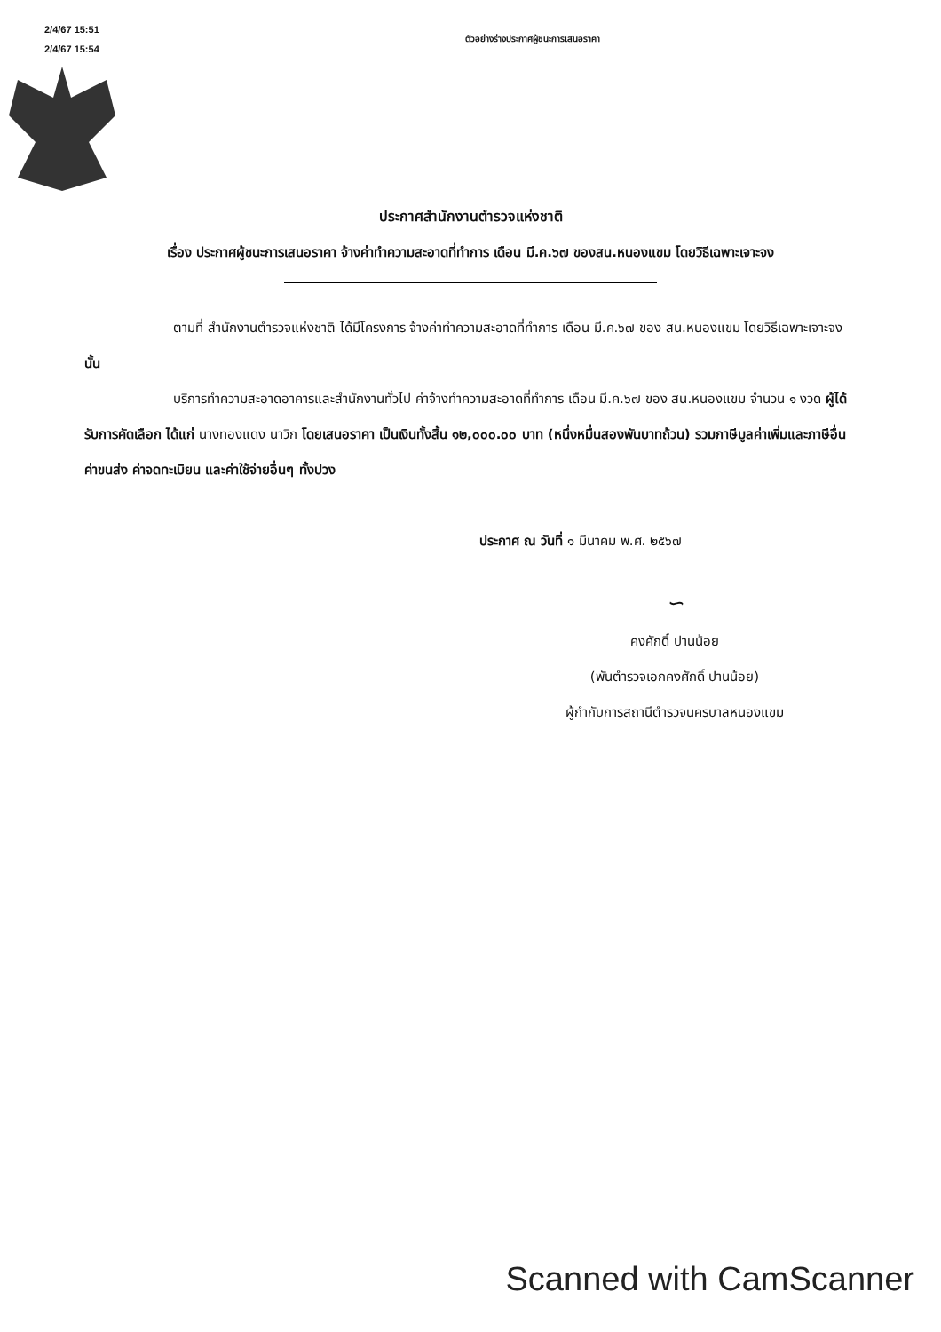2/4/67 15:51
2/4/67 15:54
ตัวอย่างร่างประกาศผู้ชนะการเสนอราคา
ประกาศสำนักงานตำรวจแห่งชาติ
เรื่อง ประกาศผู้ชนะการเสนอราคา จ้างค่าทำความสะอาดที่ทำการ เดือน มี.ค.๖๗ ของสน.หนองแขม โดยวิธีเฉพาะเจาะจง
ตามที่ สำนักงานตำรวจแห่งชาติ ได้มีโครงการ จ้างค่าทำความสะอาดที่ทำการ เดือน มี.ค.๖๗ ของ สน.หนองแขม โดยวิธีเฉพาะเจาะจง นั้น
บริการทำความสะอาดอาคารและสำนักงานทั่วไป ค่าจ้างทำความสะอาดที่ทำการ เดือน มี.ค.๖๗ ของ สน.หนองแขม จำนวน ๑ งวด ผู้ได้รับการคัดเลือก ได้แก่ นางทองแดง นาวิก โดยเสนอราคา เป็นเงินทั้งสิ้น ๑๒,๐๐๐.๐๐ บาท (หนึ่งหมื่นสองพันบาทถ้วน) รวมภาษีมูลค่าเพิ่มและภาษีอื่น ค่าขนส่ง ค่าจดทะเบียน และค่าใช้จ่ายอื่นๆ ทั้งปวง
ประกาศ ณ วันที่ ๑ มีนาคม พ.ศ. ๒๕๖๗
∽
คงศักดิ์ ปานน้อย
(พันตำรวจเอกคงศักดิ์ ปานน้อย)
ผู้กำกับการสถานีตำรวจนครบาลหนองแขม
Scanned with CamScanner